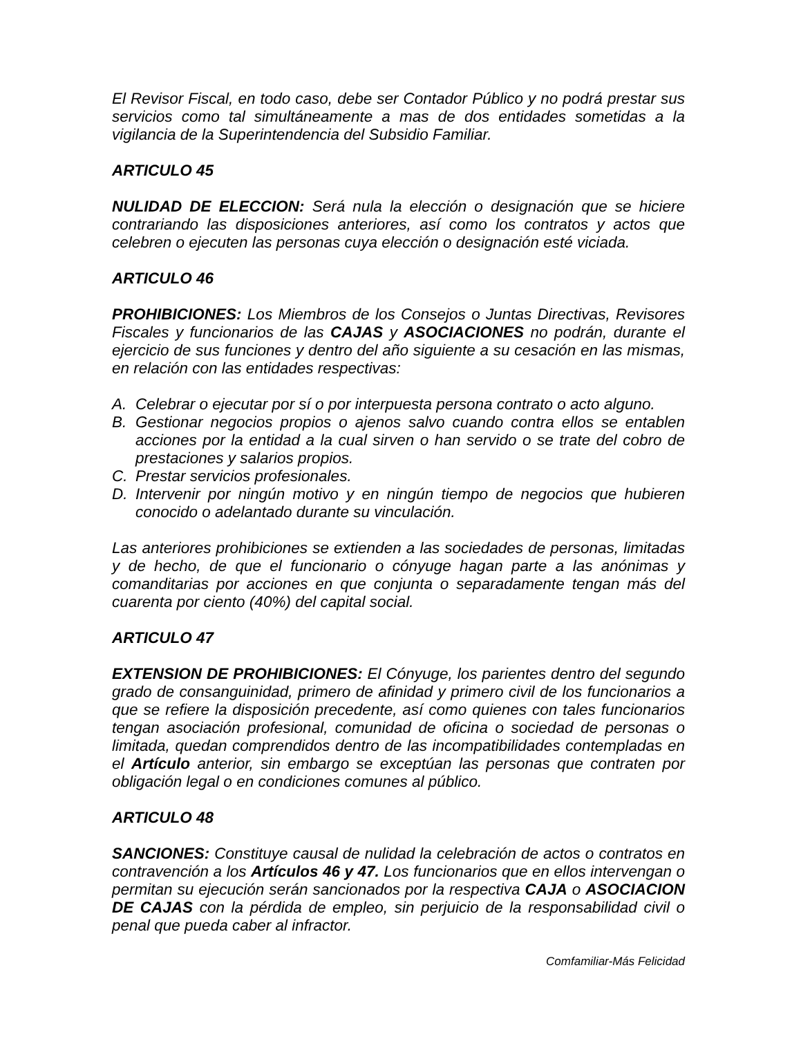El Revisor Fiscal, en todo caso, debe ser Contador Público y no podrá prestar sus servicios como tal simultáneamente a mas de dos entidades sometidas a la vigilancia de la Superintendencia del Subsidio Familiar.
ARTICULO 45
NULIDAD DE ELECCION: Será nula la elección o designación que se hiciere contrariando las disposiciones anteriores, así como los contratos y actos que celebren o ejecuten las personas cuya elección o designación esté viciada.
ARTICULO 46
PROHIBICIONES: Los Miembros de los Consejos o Juntas Directivas, Revisores Fiscales y funcionarios de las CAJAS y ASOCIACIONES no podrán, durante el ejercicio de sus funciones y dentro del año siguiente a su cesación en las mismas, en relación con las entidades respectivas:
A. Celebrar o ejecutar por sí o por interpuesta persona contrato o acto alguno.
B. Gestionar negocios propios o ajenos salvo cuando contra ellos se entablen acciones por la entidad a la cual sirven o han servido o se trate del cobro de prestaciones y salarios propios.
C. Prestar servicios profesionales.
D. Intervenir por ningún motivo y en ningún tiempo de negocios que hubieren conocido o adelantado durante su vinculación.
Las anteriores prohibiciones se extienden a las sociedades de personas, limitadas y de hecho, de que el funcionario o cónyuge hagan parte a las anónimas y comanditarias por acciones en que conjunta o separadamente tengan más del cuarenta por ciento (40%) del capital social.
ARTICULO 47
EXTENSION DE PROHIBICIONES: El Cónyuge, los parientes dentro del segundo grado de consanguinidad, primero de afinidad y primero civil de los funcionarios a que se refiere la disposición precedente, así como quienes con tales funcionarios tengan asociación profesional, comunidad de oficina o sociedad de personas o limitada, quedan comprendidos dentro de las incompatibilidades contempladas en el Artículo anterior, sin embargo se exceptúan las personas que contraten por obligación legal o en condiciones comunes al público.
ARTICULO 48
SANCIONES: Constituye causal de nulidad la celebración de actos o contratos en contravención a los Artículos 46 y 47. Los funcionarios que en ellos intervengan o permitan su ejecución serán sancionados por la respectiva CAJA o ASOCIACION DE CAJAS con la pérdida de empleo, sin perjuicio de la responsabilidad civil o penal que pueda caber al infractor.
Comfamiliar-Más Felicidad